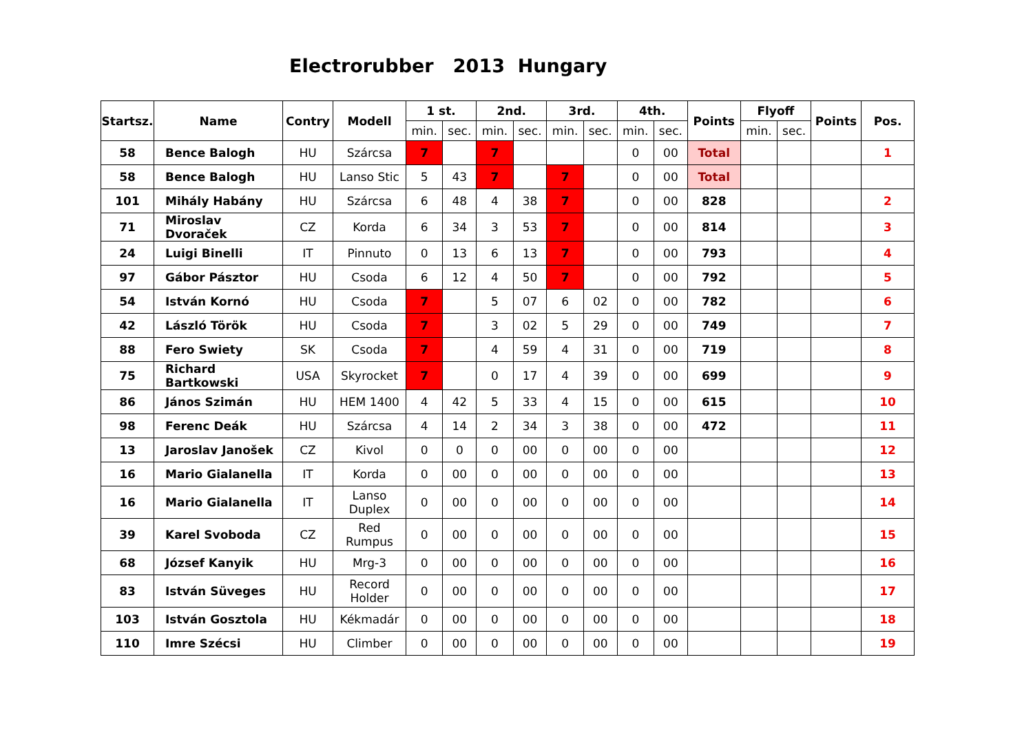Electrorubber 2013 Hungary
| Startsz. | Name | Contry | Modell | 1 st. | | 2nd. | | 3rd. | | 4th. | | Points | Flyoff | | Points | Pos. |
| --- | --- | --- | --- | --- | --- | --- | --- | --- | --- | --- | --- | --- | --- | --- | --- | --- |
| | | | | min. | sec. | min. | sec. | min. | sec. | min. | sec. | | min. | sec. | | |
| 58 | Bence Balogh | HU | Szárcsa | 7 | | 7 | | | | 0 | 00 | Total | | | | 1 |
| 58 | Bence Balogh | HU | Lanso Stic | 5 | 43 | 7 | | 7 | | 0 | 00 | Total | | | | |
| 101 | Mihály Habány | HU | Szárcsa | 6 | 48 | 4 | 38 | 7 | | 0 | 00 | 828 | | | | 2 |
| 71 | Miroslav Dvoraček | CZ | Korda | 6 | 34 | 3 | 53 | 7 | | 0 | 00 | 814 | | | | 3 |
| 24 | Luigi Binelli | IT | Pinnuto | 0 | 13 | 6 | 13 | 7 | | 0 | 00 | 793 | | | | 4 |
| 97 | Gábor Pásztor | HU | Csoda | 6 | 12 | 4 | 50 | 7 | | 0 | 00 | 792 | | | | 5 |
| 54 | István Kornó | HU | Csoda | 7 | | 5 | 07 | 6 | 02 | 0 | 00 | 782 | | | | 6 |
| 42 | László Török | HU | Csoda | 7 | | 3 | 02 | 5 | 29 | 0 | 00 | 749 | | | | 7 |
| 88 | Fero Swiety | SK | Csoda | 7 | | 4 | 59 | 4 | 31 | 0 | 00 | 719 | | | | 8 |
| 75 | Richard Bartkowski | USA | Skyrocket | 7 | | 0 | 17 | 4 | 39 | 0 | 00 | 699 | | | | 9 |
| 86 | János Szimán | HU | HEM 1400 | 4 | 42 | 5 | 33 | 4 | 15 | 0 | 00 | 615 | | | | 10 |
| 98 | Ferenc Deák | HU | Szárcsa | 4 | 14 | 2 | 34 | 3 | 38 | 0 | 00 | 472 | | | | 11 |
| 13 | Jaroslav Janošek | CZ | Kivol | 0 | 0 | 0 | 00 | 0 | 00 | 0 | 00 | | | | | 12 |
| 16 | Mario Gialanella | IT | Korda | 0 | 00 | 0 | 00 | 0 | 00 | 0 | 00 | | | | | 13 |
| 16 | Mario Gialanella | IT | Lanso Duplex | 0 | 00 | 0 | 00 | 0 | 00 | 0 | 00 | | | | | 14 |
| 39 | Karel Svoboda | CZ | Red Rumpus | 0 | 00 | 0 | 00 | 0 | 00 | 0 | 00 | | | | | 15 |
| 68 | József Kanyik | HU | Mrg-3 | 0 | 00 | 0 | 00 | 0 | 00 | 0 | 00 | | | | | 16 |
| 83 | István Süveges | HU | Record Holder | 0 | 00 | 0 | 00 | 0 | 00 | 0 | 00 | | | | | 17 |
| 103 | István Gosztola | HU | Kékmadár | 0 | 00 | 0 | 00 | 0 | 00 | 0 | 00 | | | | | 18 |
| 110 | Imre Szécsi | HU | Climber | 0 | 00 | 0 | 00 | 0 | 00 | 0 | 00 | | | | | 19 |